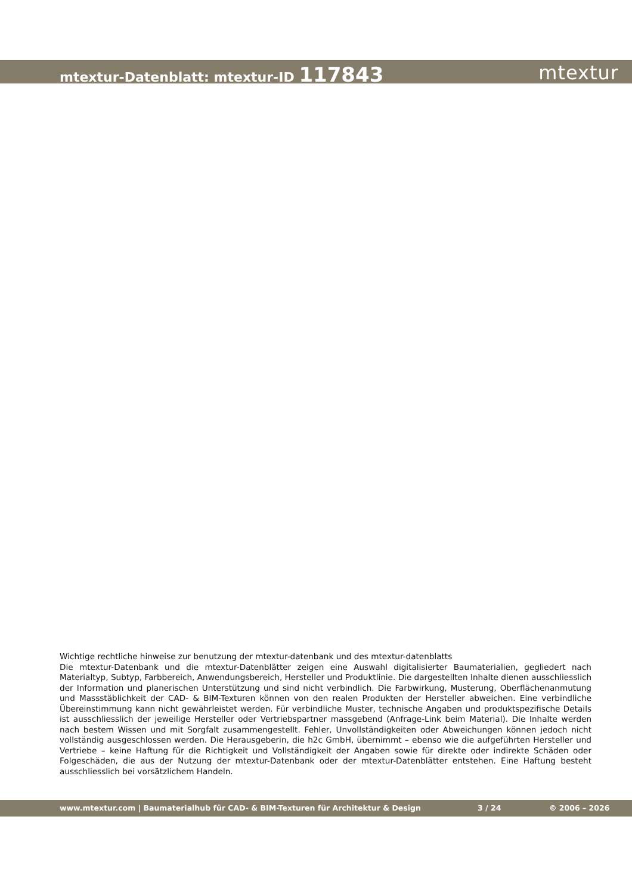mtextur-Datenblatt: mtextur-ID 117843
mtextur
Wichtige rechtliche hinweise zur benutzung der mtextur-datenbank und des mtextur-datenblatts
Die mtextur-Datenbank und die mtextur-Datenblätter zeigen eine Auswahl digitalisierter Baumaterialien, gegliedert nach Materialtyp, Subtyp, Farbbereich, Anwendungsbereich, Hersteller und Produktlinie. Die dargestellten Inhalte dienen ausschliesslich der Information und planerischen Unterstützung und sind nicht verbindlich. Die Farbwirkung, Musterung, Oberflächenanmutung und Massstäblichkeit der CAD- & BIM-Texturen können von den realen Produkten der Hersteller abweichen. Eine verbindliche Übereinstimmung kann nicht gewährleistet werden. Für verbindliche Muster, technische Angaben und produktspezifische Details ist ausschliesslich der jeweilige Hersteller oder Vertriebspartner massgebend (Anfrage-Link beim Material). Die Inhalte werden nach bestem Wissen und mit Sorgfalt zusammengestellt. Fehler, Unvollständigkeiten oder Abweichungen können jedoch nicht vollständig ausgeschlossen werden. Die Herausgeberin, die h2c GmbH, übernimmt – ebenso wie die aufgeführten Hersteller und Vertriebe – keine Haftung für die Richtigkeit und Vollständigkeit der Angaben sowie für direkte oder indirekte Schäden oder Folgeschäden, die aus der Nutzung der mtextur-Datenbank oder der mtextur-Datenblätter entstehen. Eine Haftung besteht ausschliesslich bei vorsätzlichem Handeln.
www.mtextur.com | Baumaterialhub für CAD- & BIM-Texturen für Architektur & Design 3 / 24 © 2006 – 2026